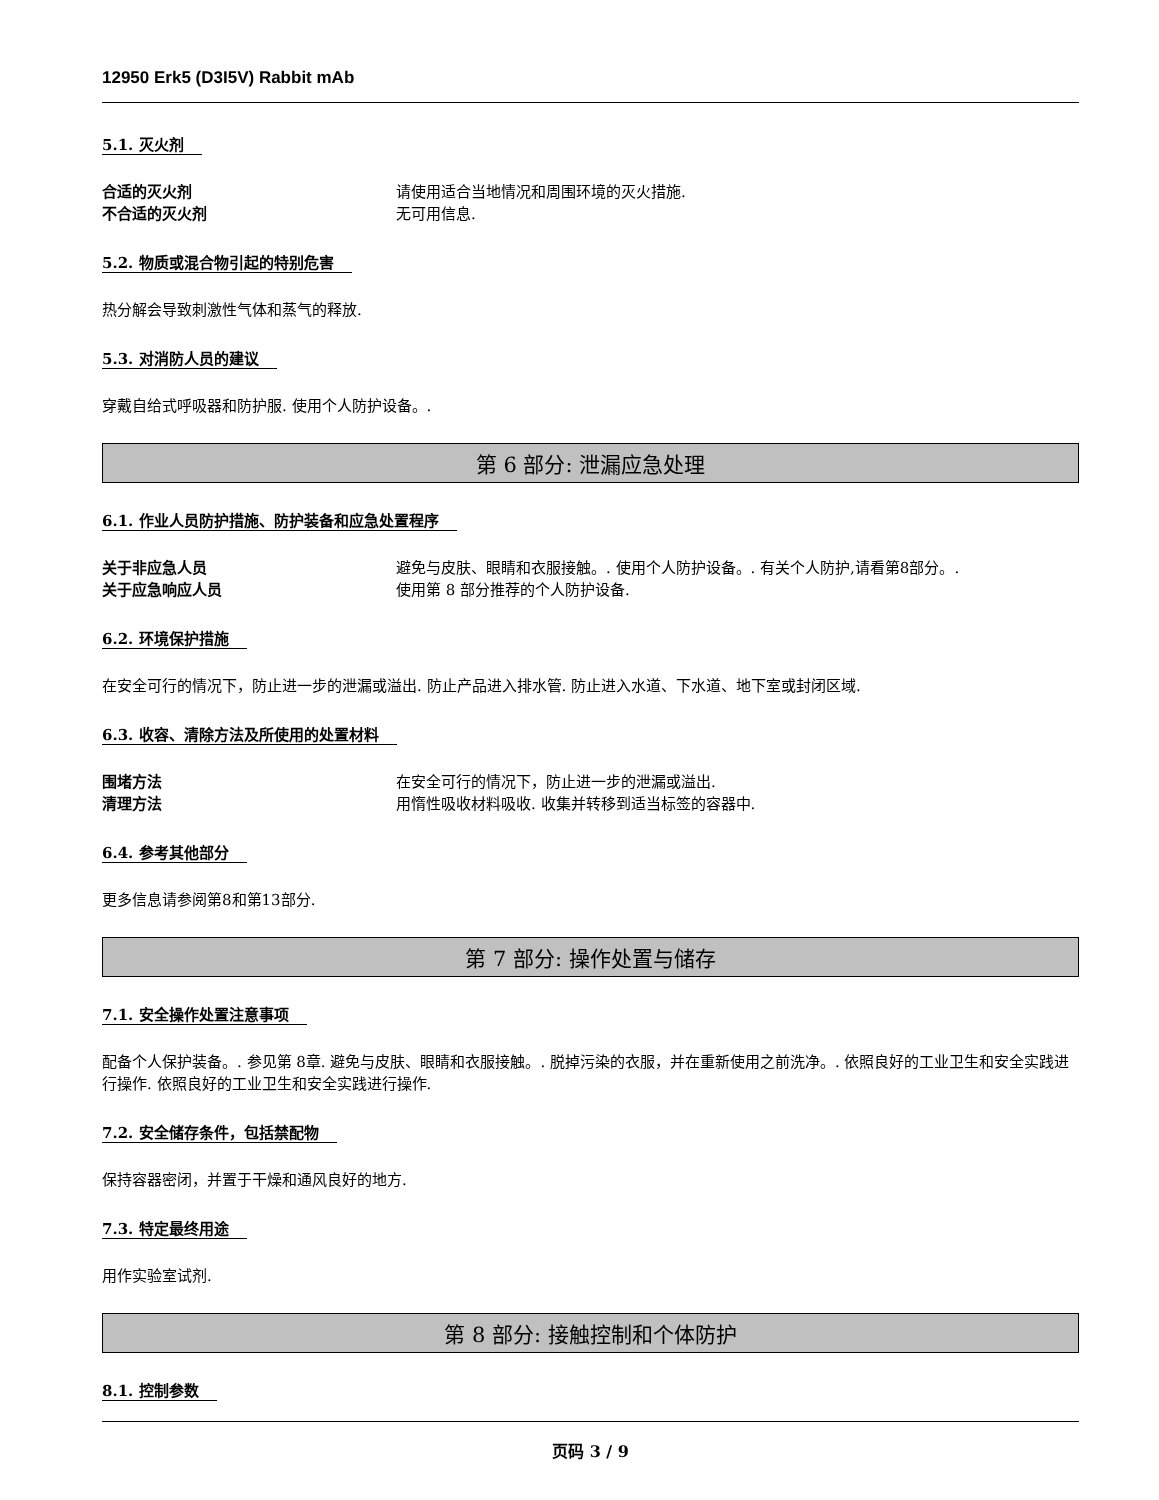12950 Erk5 (D3I5V) Rabbit mAb
5.1. 灭火剂
合适的灭火剂 请使用适合当地情况和周围环境的灭火措施.
不合适的灭火剂 无可用信息.
5.2. 物质或混合物引起的特别危害
热分解会导致刺激性气体和蒸气的释放.
5.3. 对消防人员的建议
穿戴自给式呼吸器和防护服. 使用个人防护设备。.
第 6 部分: 泄漏应急处理
6.1. 作业人员防护措施、防护装备和应急处置程序
关于非应急人员 避免与皮肤、眼睛和衣服接触。. 使用个人防护设备。. 有关个人防护,请看第8部分。.
关于应急响应人员 使用第 8 部分推荐的个人防护设备.
6.2. 环境保护措施
在安全可行的情况下，防止进一步的泄漏或溢出. 防止产品进入排水管. 防止进入水道、下水道、地下室或封闭区域.
6.3. 收容、清除方法及所使用的处置材料
围堵方法 在安全可行的情况下，防止进一步的泄漏或溢出.
清理方法 用惰性吸收材料吸收. 收集并转移到适当标签的容器中.
6.4. 参考其他部分
更多信息请参阅第8和第13部分.
第 7 部分: 操作处置与储存
7.1. 安全操作处置注意事项
配备个人保护装备。. 参见第 8章. 避免与皮肤、眼睛和衣服接触。. 脱掉污染的衣服，并在重新使用之前洗净。. 依照良好的工业卫生和安全实践进行操作. 依照良好的工业卫生和安全实践进行操作.
7.2. 安全储存条件，包括禁配物
保持容器密闭，并置于干燥和通风良好的地方.
7.3. 特定最终用途
用作实验室试剂.
第 8 部分: 接触控制和个体防护
8.1. 控制参数
页码 3 / 9